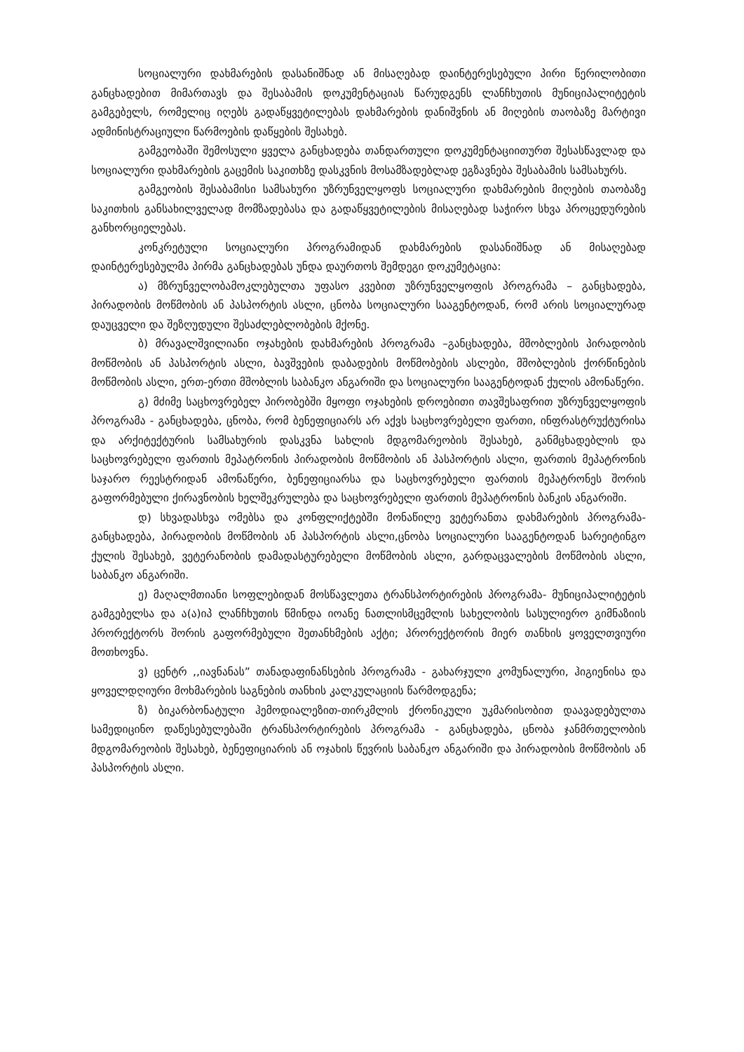სოციალური დახმარების დასანიშნად ან მისაღებად დაინტერესებული პირი წერილობითი განცხადებით მიმართავს და შესაბამის დოკუმენტაციას წარუდგენს ლანჩხუთის მუნიციპალიტეტის გამგებელს, რომელიც იღებს გადაწყვეტილებას დახმარების დანიშვნის ან მიღების თაობაზე მარტივი ადმინისტრაციული წარმოების დაწყების შესახებ.
გამგეობაში შემოსული ყველა განცხადება თანდართული დოკუმენტაციითურთ შესასწავლად და სოციალური დახმარების გაცემის საკითხზე დასკვნის მოსამზადებლად ეგზავნება შესაბამის სამსახურს.
გამგეობის შესაბამისი სამსახური უზრუნველყოფს სოციალური დახმარების მიღების თაობაზე საკითხის განსახილველად მომზადებასა და გადაწყვეტილების მისაღებად საჭირო სხვა პროცედურების განხორციელებას.
კონკრეტული სოციალური პროგრამიდან დახმარების დასანიშნად ან მისაღებად დაინტერესებულმა პირმა განცხადებას უნდა დაურთოს შემდეგი დოკუმეტაცია:
ა) მზრუნველობამოკლებულთა უფასო კვებით უზრუნველყოფის პროგრამა – განცხადება, პირადობის მოწმობის ან პასპორტის ასლი, ცნობა სოციალური სააგენტოდან, რომ არის სოციალურად დაუცველი და შეზღუდული შესაძლებლობების მქონე.
ბ) მრავალშვილიანი ოჯახების დახმარების პროგრამა –განცხადება, მშობლების პირადობის მოწმობის ან პასპორტის ასლი, ბავშვების დაბადების მოწმობების ასლები, მშობლების ქორწინების მოწმობის ასლი, ერთ-ერთი მშობლის საბანკო ანგარიში და სოციალური სააგენტოდან ქულის ამონაწერი.
გ) მძიმე საცხოვრებელ პირობებში მყოფი ოჯახების დროებითი თავშესაფრით უზრუნველყოფის პროგრამა - განცხადება, ცნობა, რომ ბენეფიციარს არ აქვს საცხოვრებელი ფართი, ინფრასტრუქტურისა და არქიტექტურის სამსახურის დასკვნა სახლის მდგომარეობის შესახებ, განმცხადებლის და საცხოვრებელი ფართის მეპატრონის პირადობის მოწმობის ან პასპორტის ასლი, ფართის მეპატრონის საჯარო რეესტრიდან ამონაწერი, ბენეფიციარსა და საცხოვრებელი ფართის მეპატრონეს შორის გაფორმებული ქირავნობის ხელშეკრულება და საცხოვრებელი ფართის მეპატრონის ბანკის ანგარიში.
დ) სხვადასხვა ომებსა და კონფლიქტებში მონაწილე ვეტერანთა დახმარების პროგრამა- განცხადება, პირადობის მოწმობის ან პასპორტის ასლი,ცნობა სოციალური სააგენტოდან სარეიტინგო ქულის შესახებ, ვეტერანობის დამადასტურებელი მოწმობის ასლი, გარდაცვალების მოწმობის ასლი, საბანკო ანგარიში.
ე) მაღალმთიანი სოფლებიდან მოსწავლეთა ტრანსპორტირების პროგრამა- მუნიციპალიტეტის გამგებელსა და ა(ა)იპ ლანჩხუთის წმინდა იოანე ნათლისმცემლის სახელობის სასულიერო გიმნაზიის პრორექტორს შორის გაფორმებული შეთანხმების აქტი; პრორექტორის მიერ თანხის ყოველთვიური მოთხოვნა.
ვ) ცენტრ ,,იავნანას” თანადაფინანსების პროგრამა - გახარჯული კომუნალური, ჰიგიენისა და ყოველდღიური მოხმარების საგნების თანხის კალკულაციის წარმოდგენა;
ზ) ბიკარბონატული ჰემოდიალეზით-თირკმლის ქრონიკული უკმარისობით დაავადებულთა სამედიცინო დაწესებულებაში ტრანსპორტირების პროგრამა - განცხადება, ცნობა ჯანმრთელობის მდგომარეობის შესახებ, ბენეფიციარის ან ოჯახის წევრის საბანკო ანგარიში და პირადობის მოწმობის ან პასპორტის ასლი.